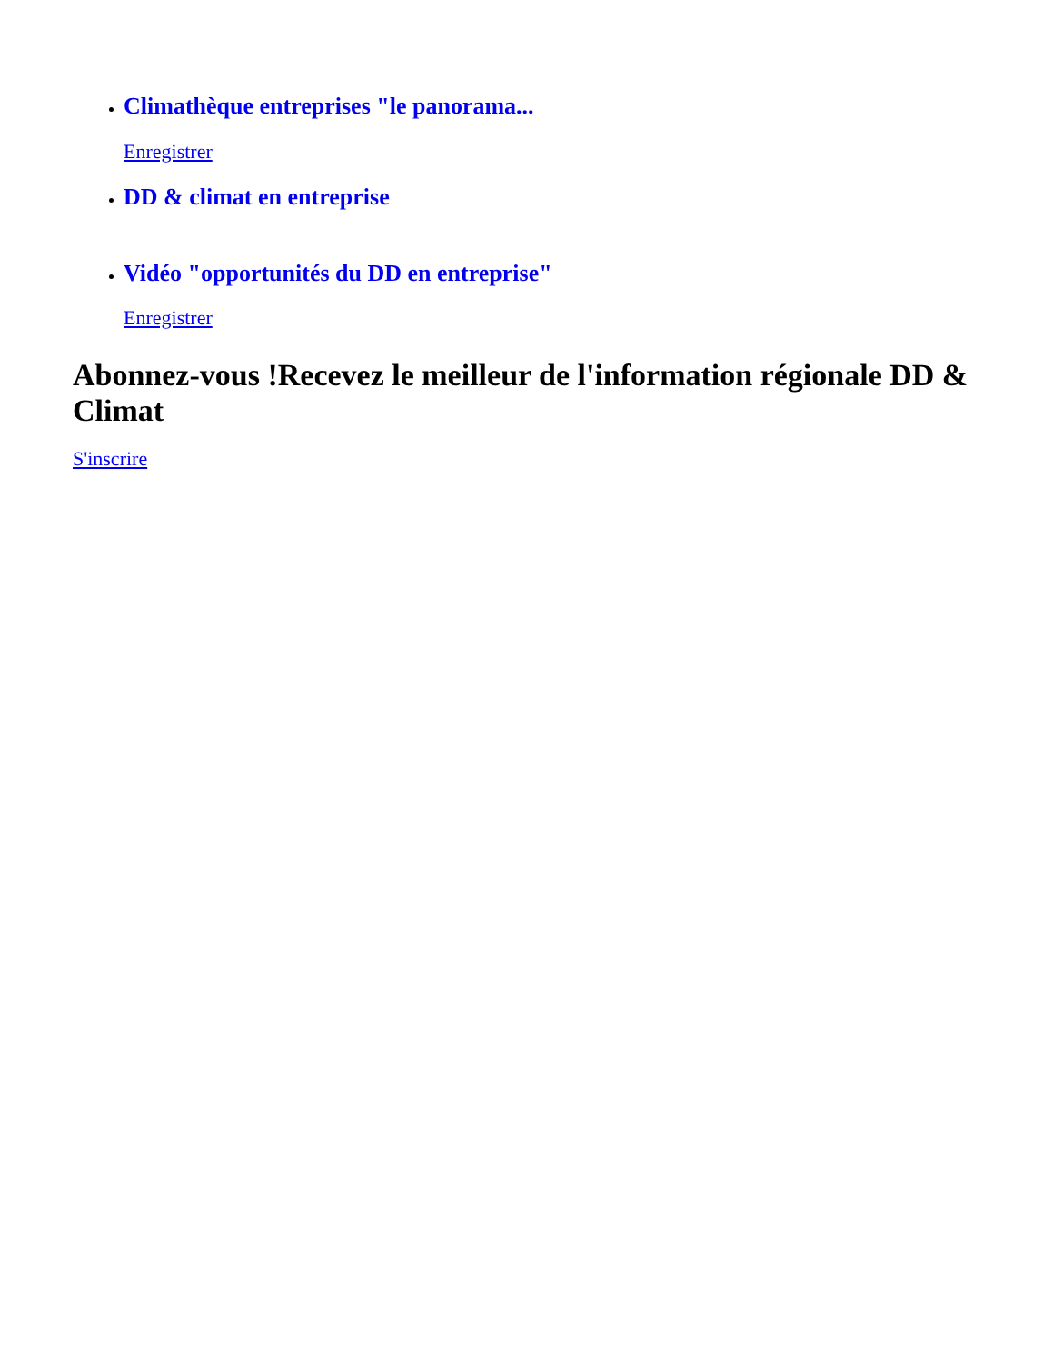Climathèque entreprises "le panorama...
Enregistrer
DD & climat en entreprise
Vidéo "opportunités du DD en entreprise"
Enregistrer
Abonnez-vous !Recevez le meilleur de l'information régionale DD & Climat
S'inscrire